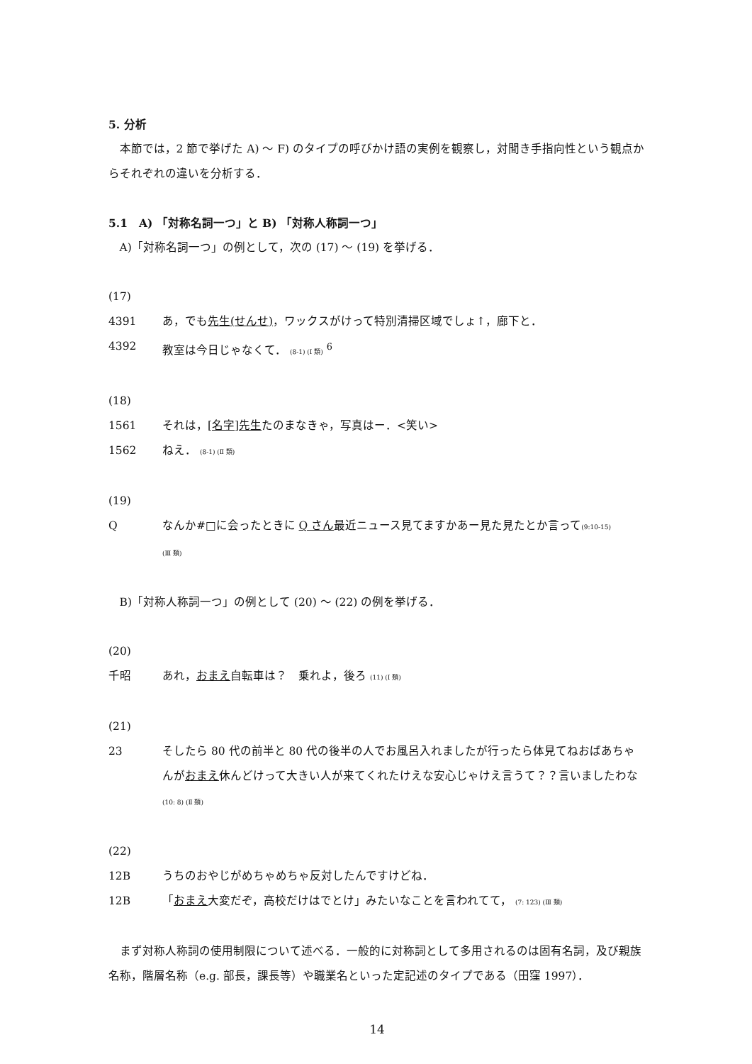5. 分析
本節では，2 節で挙げた A) ～ F) のタイプの呼びかけ語の実例を観察し，対聞き手指向性という観点からそれぞれの違いを分析する．
5.1　A) 「対称名詞一つ」と B) 「対称人称詞一つ」
A)「対称名詞一つ」の例として，次の (17) ～ (19) を挙げる．
(17)
4391 あ，でも先生(せんせ)，ワックスがけって特別清掃区域でしょ↑，廊下と．
4392 教室は今日じゃなくて． (8-1) (Ⅰ 類) <sup>6</sup>
(18)
1561 それは，[名字]先生たのまなきゃ，写真はー．<笑い>
1562 ねえ． (8-1) (Ⅱ 類)
(19)
Qなんか#□に会ったときに Q さん最近ニュース見てますかあー見た見たとか言って(9:10-15)
(Ⅲ 類)
B)「対称人称詞一つ」の例として (20) ～ (22) の例を挙げる．
(20)
千昭 あれ，おまえ自転車は？　乗れよ，後ろ (11) (Ⅰ 類)
(21)
23 そしたら 80 代の前半と 80 代の後半の人でお風呂入れましたが行ったら体見てねおばあちゃんがおまえ休んどけって大きい人が来てくれたけえな安心じゃけえ言うて？？言いましたわな(10: 8) (Ⅱ 類)
(22)
12B うちのおやじがめちゃめちゃ反対したんですけどね．
12B 「おまえ大変だぞ，高校だけはでとけ」みたいなことを言われてて， (7: 123) (Ⅲ 類)
まず対称人称詞の使用制限について述べる．一般的に対称詞として多用されるのは固有名詞，及び親族名称，階層名称（e.g. 部長，課長等）や職業名といった定記述のタイプである（田窪 1997）．
14